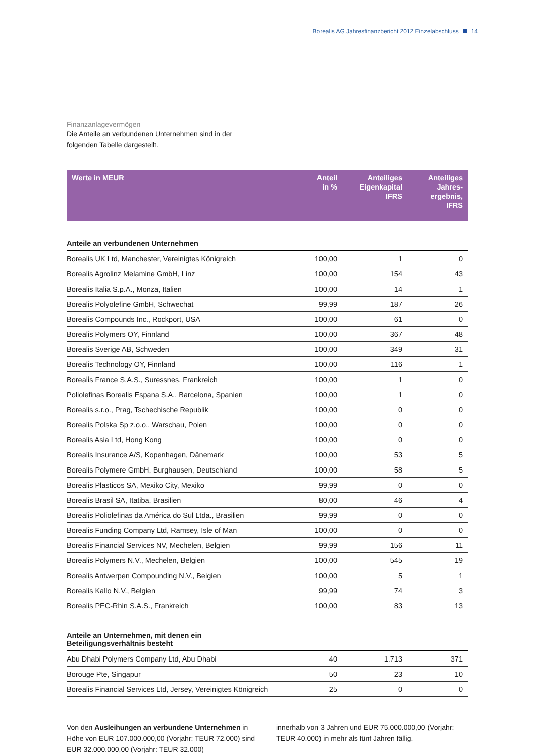Borealis AG Jahresfinanzbericht 2012 Einzelabschluss 14
Finanzanlagevermögen
Die Anteile an verbundenen Unternehmen sind in der
folgenden Tabelle dargestellt.
| Werte in MEUR | Anteil in % | Anteiliges Eigenkapital IFRS | Anteiliges Jahres- ergebnis, IFRS |
| --- | --- | --- | --- |
| Anteile an verbundenen Unternehmen | | | |
| Borealis UK Ltd, Manchester, Vereinigtes Königreich | 100,00 | 1 | 0 |
| Borealis Agrolinz Melamine GmbH, Linz | 100,00 | 154 | 43 |
| Borealis Italia S.p.A., Monza, Italien | 100,00 | 14 | 1 |
| Borealis Polyolefine GmbH, Schwechat | 99,99 | 187 | 26 |
| Borealis Compounds Inc., Rockport, USA | 100,00 | 61 | 0 |
| Borealis Polymers OY, Finnland | 100,00 | 367 | 48 |
| Borealis Sverige AB, Schweden | 100,00 | 349 | 31 |
| Borealis Technology OY, Finnland | 100,00 | 116 | 1 |
| Borealis France S.A.S., Suressnes, Frankreich | 100,00 | 1 | 0 |
| Poliolefinas Borealis Espana S.A., Barcelona, Spanien | 100,00 | 1 | 0 |
| Borealis s.r.o., Prag, Tschechische Republik | 100,00 | 0 | 0 |
| Borealis Polska Sp z.o.o., Warschau, Polen | 100,00 | 0 | 0 |
| Borealis Asia Ltd, Hong Kong | 100,00 | 0 | 0 |
| Borealis Insurance A/S, Kopenhagen, Dänemark | 100,00 | 53 | 5 |
| Borealis Polymere GmbH, Burghausen, Deutschland | 100,00 | 58 | 5 |
| Borealis Plasticos SA, Mexiko City, Mexiko | 99,99 | 0 | 0 |
| Borealis Brasil SA, Itatiba, Brasilien | 80,00 | 46 | 4 |
| Borealis Poliolefinas da América do Sul Ltda., Brasilien | 99,99 | 0 | 0 |
| Borealis Funding Company Ltd, Ramsey, Isle of Man | 100,00 | 0 | 0 |
| Borealis Financial Services NV, Mechelen, Belgien | 99,99 | 156 | 11 |
| Borealis Polymers N.V., Mechelen, Belgien | 100,00 | 545 | 19 |
| Borealis Antwerpen Compounding N.V., Belgien | 100,00 | 5 | 1 |
| Borealis Kallo N.V., Belgien | 99,99 | 74 | 3 |
| Borealis PEC-Rhin S.A.S., Frankreich | 100,00 | 83 | 13 |
| Anteile an Unternehmen, mit denen ein Beteiligungsverhältnis besteht | | | |
| Abu Dhabi Polymers Company Ltd, Abu Dhabi | 40 | 1.713 | 371 |
| Borouge Pte, Singapur | 50 | 23 | 10 |
| Borealis Financial Services Ltd, Jersey, Vereinigtes Königreich | 25 | 0 | 0 |
Von den Ausleihungen an verbundene Unternehmen in Höhe von EUR 107.000.000,00 (Vorjahr: TEUR 72.000) sind EUR 32.000.000,00 (Vorjahr: TEUR 32.000)
innerhalb von 3 Jahren und EUR 75.000.000,00 (Vorjahr: TEUR 40.000) in mehr als fünf Jahren fällig.